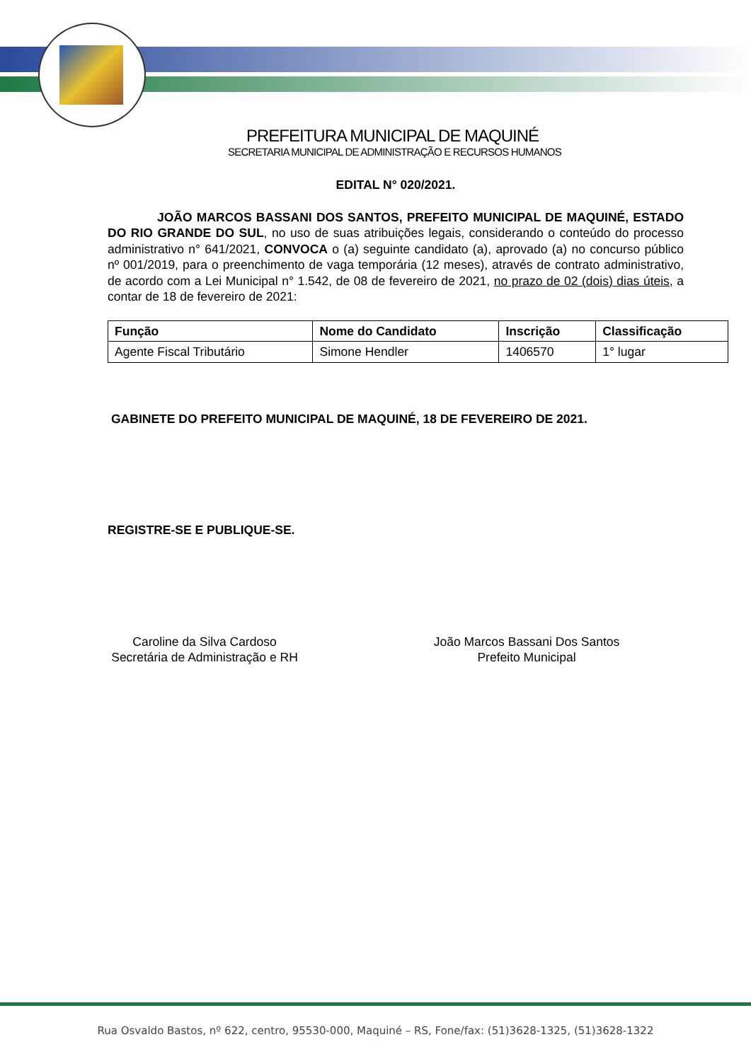PREFEITURA MUNICIPAL DE MAQUINÉ
SECRETARIA MUNICIPAL DE ADMINISTRAÇÃO E RECURSOS HUMANOS
EDITAL N° 020/2021.
JOÃO MARCOS BASSANI DOS SANTOS, PREFEITO MUNICIPAL DE MAQUINÉ, ESTADO DO RIO GRANDE DO SUL, no uso de suas atribuições legais, considerando o conteúdo do processo administrativo n° 641/2021, CONVOCA o (a) seguinte candidato (a), aprovado (a) no concurso público nº 001/2019, para o preenchimento de vaga temporária (12 meses), através de contrato administrativo, de acordo com a Lei Municipal n° 1.542, de 08 de fevereiro de 2021, no prazo de 02 (dois) dias úteis, a contar de 18 de fevereiro de 2021:
| Função | Nome do Candidato | Inscrição | Classificação |
| --- | --- | --- | --- |
| Agente Fiscal Tributário | Simone Hendler | 1406570 | 1° lugar |
GABINETE DO PREFEITO MUNICIPAL DE MAQUINÉ, 18 DE FEVEREIRO DE 2021.
REGISTRE-SE E PUBLIQUE-SE.
Caroline da Silva Cardoso
Secretária de Administração e RH
João Marcos Bassani Dos Santos
Prefeito Municipal
Rua Osvaldo Bastos, nº 622, centro, 95530-000, Maquiné – RS, Fone/fax: (51)3628-1325, (51)3628-1322